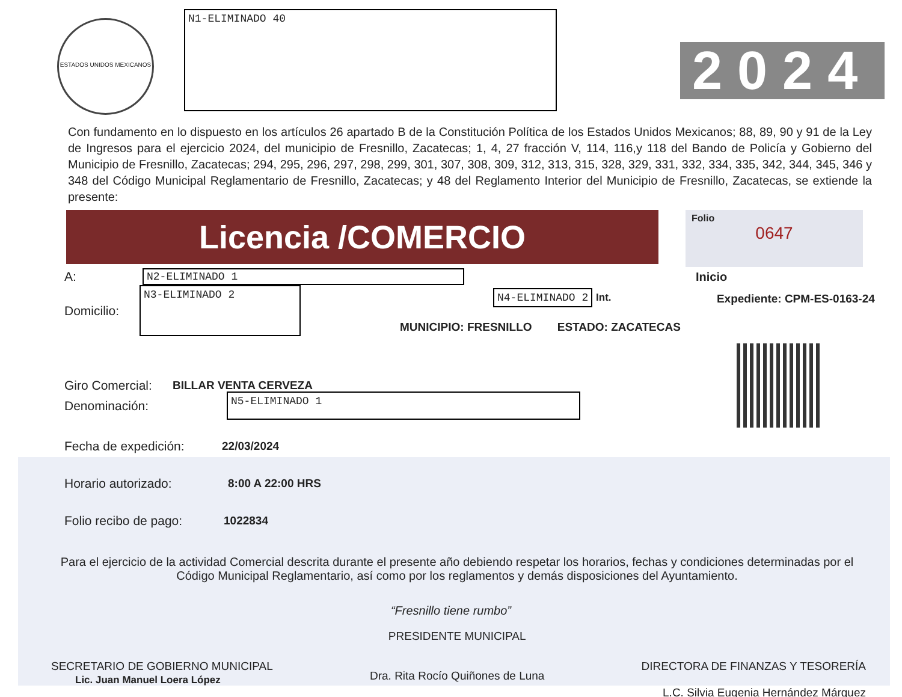ESTADOS UNIDOS MEXICANOS
N1-ELIMINADO 40
2024
Con fundamento en lo dispuesto en los artículos 26 apartado B de la Constitución Política de los Estados Unidos Mexicanos; 88, 89, 90 y 91 de la Ley de Ingresos para el ejercicio 2024, del municipio de Fresnillo, Zacatecas; 1, 4, 27 fracción V, 114, 116,y 118 del Bando de Policía y Gobierno del Municipio de Fresnillo, Zacatecas; 294, 295, 296, 297, 298, 299, 301, 307, 308, 309, 312, 313, 315, 328, 329, 331, 332, 334, 335, 342, 344, 345, 346 y 348 del Código Municipal Reglamentario de Fresnillo, Zacatecas; y 48 del Reglamento Interior del Municipio de Fresnillo, Zacatecas, se extiende la presente:
Licencia /COMERCIO
Folio
0647
A:
N2-ELIMINADO 1
Inicio
Domicilio:
N3-ELIMINADO 2
N4-ELIMINADO 2
Int.
MUNICIPIO: FRESNILLO ESTADO: ZACATECAS
Expediente: CPM-ES-0163-24
Giro Comercial: BILLAR VENTA CERVEZA
Denominación:
N5-ELIMINADO 1
Fecha de expedición: 22/03/2024
Horario autorizado: 8:00 A 22:00 HRS
Folio recibo de pago: 1022834
Para el ejercicio de la actividad Comercial descrita durante el presente año debiendo respetar los horarios, fechas y condiciones determinadas por el Código Municipal Reglamentario, así como por los reglamentos y demás disposiciones del Ayuntamiento.
“Fresnillo tiene rumbo”
SECRETARIO DE GOBIERNO MUNICIPAL
Lic. Juan Manuel Loera López
PRESIDENTE MUNICIPAL
Dra. Rita Rocío Quiñones de Luna
DIRECTORA DE FINANZAS Y TESORERÍA
L.C. Silvia Eugenia Hernández Márquez